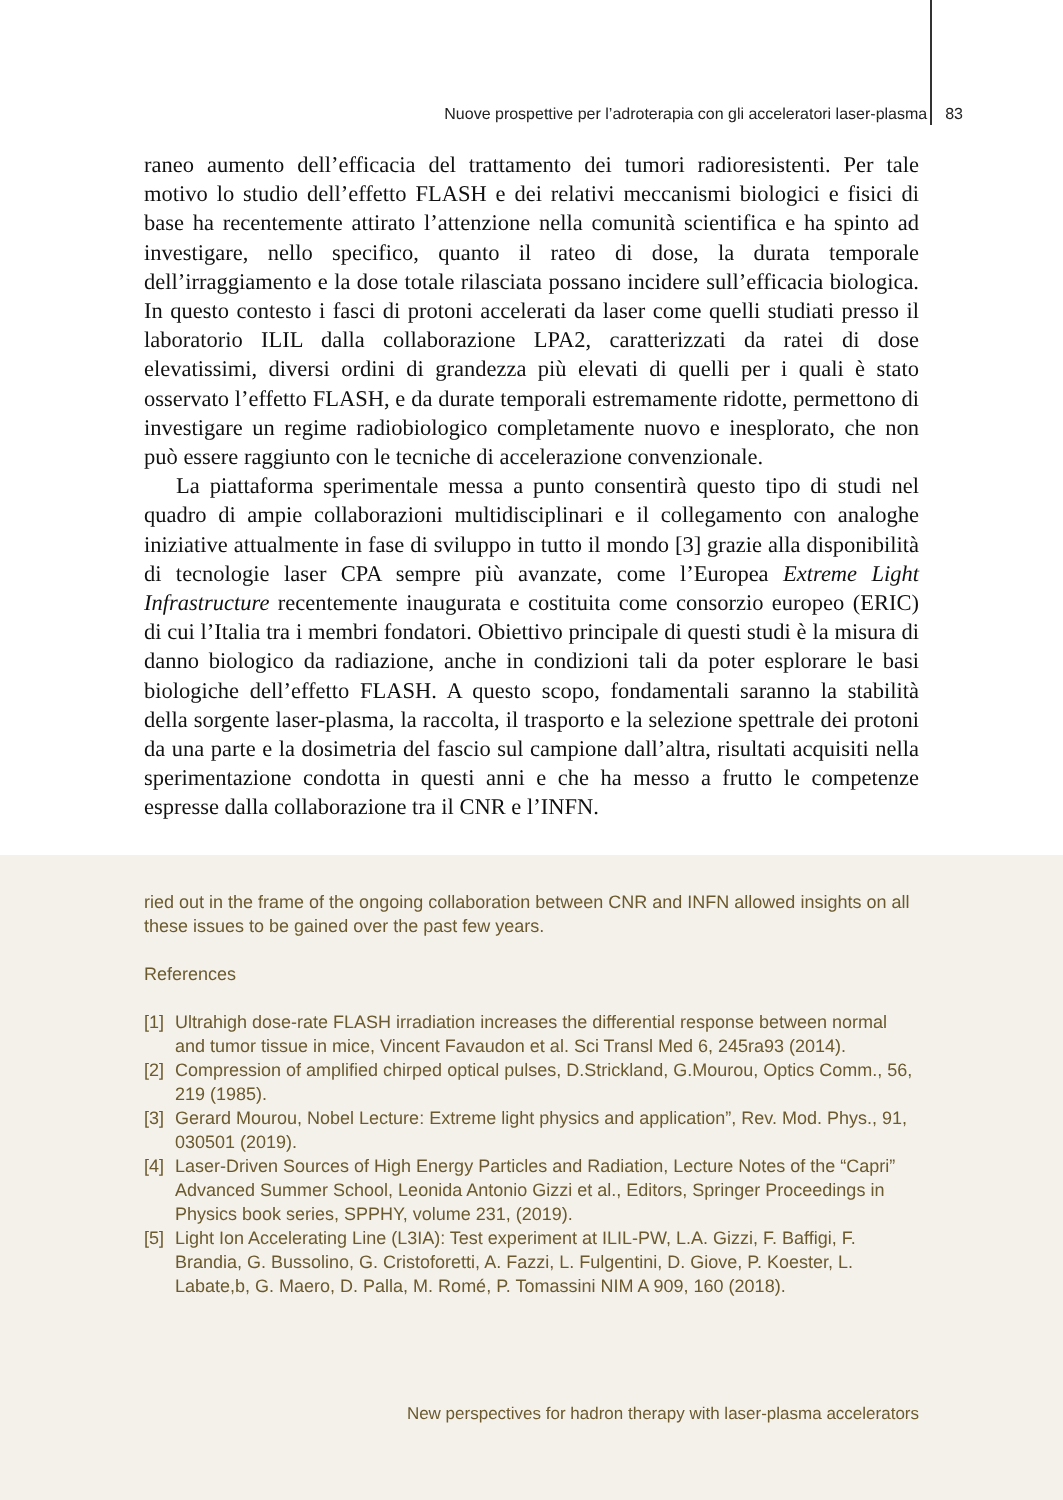Nuove prospettive per l’adroterapia con gli acceleratori laser-plasma 83
raneo aumento dell’efficacia del trattamento dei tumori radioresistenti. Per tale motivo lo studio dell’effetto FLASH e dei relativi meccanismi biologici e fisici di base ha recentemente attirato l’attenzione nella comunità scientifica e ha spinto ad investigare, nello specifico, quanto il rateo di dose, la durata temporale dell’irraggiamento e la dose totale rilasciata possano incidere sull’efficacia biologica. In questo contesto i fasci di protoni accelerati da laser come quelli studiati presso il laboratorio ILIL dalla collaborazione LPA2, caratterizzati da ratei di dose elevatissimi, diversi ordini di grandezza più elevati di quelli per i quali è stato osservato l’effetto FLASH, e da durate temporali estremamente ridotte, permettono di investigare un regime radiobiologico completamente nuovo e inesplorato, che non può essere raggiunto con le tecniche di accelerazione convenzionale.
La piattaforma sperimentale messa a punto consentirà questo tipo di studi nel quadro di ampie collaborazioni multidisciplinari e il collegamento con analoghe iniziative attualmente in fase di sviluppo in tutto il mondo [3] grazie alla disponibilità di tecnologie laser CPA sempre più avanzate, come l’Europea Extreme Light Infrastructure recentemente inaugurata e costituita come consorzio europeo (ERIC) di cui l’Italia tra i membri fondatori. Obiettivo principale di questi studi è la misura di danno biologico da radiazione, anche in condizioni tali da poter esplorare le basi biologiche dell’effetto FLASH. A questo scopo, fondamentali saranno la stabilità della sorgente laser-plasma, la raccolta, il trasporto e la selezione spettrale dei protoni da una parte e la dosimetria del fascio sul campione dall’altra, risultati acquisiti nella sperimentazione condotta in questi anni e che ha messo a frutto le competenze espresse dalla collaborazione tra il CNR e l’INFN.
ried out in the frame of the ongoing collaboration between CNR and INFN allowed insights on all these issues to be gained over the past few years.
References
[1] Ultrahigh dose-rate FLASH irradiation increases the differential response between normal and tumor tissue in mice, Vincent Favaudon et al. Sci Transl Med 6, 245ra93 (2014).
[2] Compression of amplified chirped optical pulses, D.Strickland, G.Mourou, Optics Comm., 56, 219 (1985).
[3] Gerard Mourou, Nobel Lecture: Extreme light physics and application”, Rev. Mod. Phys., 91, 030501 (2019).
[4] Laser-Driven Sources of High Energy Particles and Radiation, Lecture Notes of the “Capri” Advanced Summer School, Leonida Antonio Gizzi et al., Editors, Springer Proceedings in Physics book series, SPPHY, volume 231, (2019).
[5] Light Ion Accelerating Line (L3IA): Test experiment at ILIL-PW, L.A. Gizzi, F. Baffigi, F. Brandia, G. Bussolino, G. Cristoforetti, A. Fazzi, L. Fulgentini, D. Giove, P. Koester, L. Labate,b, G. Maero, D. Palla, M. Romé, P. Tomassini NIM A 909, 160 (2018).
New perspectives for hadron therapy with laser-plasma accelerators